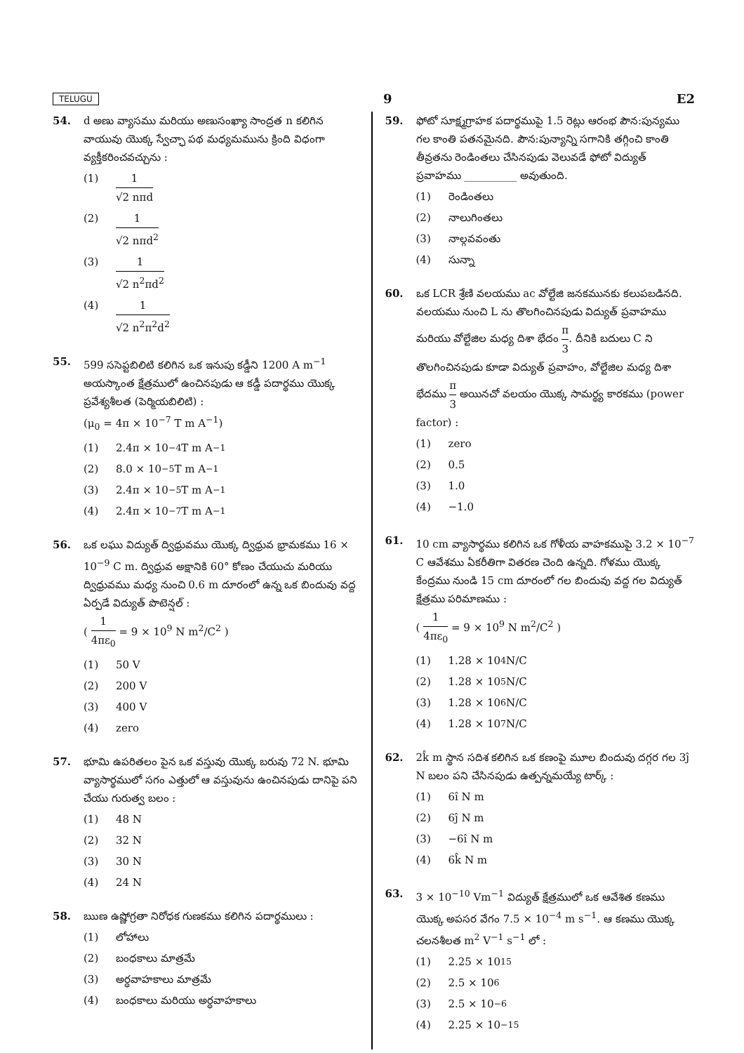TELUGU 9 E2
54. d అణు వ్యాసము మరియు అణుసంఖ్యా సాంద్రత n కలిగిన వాయువు యొక్క స్వేచ్ఛా పథ మధ్యమమును క్రింది విధంగా వ్యక్తీకరించవచ్చును :
(1) 1 √2 nπd
(2) 1 √2 nπd<sup>2</sup>
(3) 1 √2 n<sup>2</sup>πd<sup>2</sup>
(4) 1 √2 n<sup>2</sup>π<sup>2</sup>d<sup>2</sup>
55. 599 ససెప్టబిలిటి కలిగిన ఒక ఇనుపు కడ్డీని 1200 A m<sup>−1</sup> అయస్కాంత క్షేత్రములో ఉంచినపుడు ఆ కడ్డీ పదార్థము యొక్క ప్రవేశ్యశీలత (పెర్మియబిలిటి) :
(μ<sub>0</sub> = 4π × 10<sup>−7</sup> T m A<sup>−1</sup>)
(1) 2.4π × 10<sup>−4</sup> T m A<sup>−1</sup>
(2) 8.0 × 10<sup>−5</sup> T m A<sup>−1</sup>
(3) 2.4π × 10<sup>−5</sup> T m A<sup>−1</sup>
(4) 2.4π × 10<sup>−7</sup> T m A<sup>−1</sup>
56. ఒక లఘు విద్యుత్ ద్విధ్రువము యొక్క ద్విధ్రువ భ్రామకము 16 × 10<sup>−9</sup> C m. ద్విధ్రువ అక్షానికి 60° కోణం చేయుచు మరియు ద్విధ్రువము మధ్య నుంచి 0.6 m దూరంలో ఉన్న ఒక బిందువు వద్ద ఏర్పడే విద్యుత్ పొటెన్షల్ :
( 1 4πε<sub>0</sub> = 9 × 10<sup>9</sup> N m<sup>2</sup>/C<sup>2</sup> )
(1) 50 V
(2) 200 V
(3) 400 V
(4) zero
57. భూమి ఉపరితలం పైన ఒక వస్తువు యొక్క బరువు 72 N. భూమి వ్యాసార్థములో సగం ఎత్తులో ఆ వస్తువును ఉంచినపుడు దానిపై పని చేయు గురుత్వ బలం :
(1) 48 N
(2) 32 N
(3) 30 N
(4) 24 N
58. ఋణ ఉష్ణోగ్రతా నిరోధక గుణకము కలిగిన పదార్థములు :
(1) లోహాలు
(2) బంధకాలు మాత్రమే
(3) అర్ధవాహకాలు మాత్రమే
(4) బంధకాలు మరియు అర్ధవాహకాలు
59. ఫోటో సూక్ష్మగ్రాహక పదార్థముపై 1.5 రెట్లు ఆరంభ పౌన:పున్యము గల కాంతి పతనమైనది. పౌన:పున్యాన్ని సగానికి తగ్గించి కాంతి తీవ్రతను రెండింతలు చేసినపుడు వెలువడే ఫోటో విద్యుత్ ప్రవాహము __________ అవుతుంది.
(1) రెండింతలు
(2) నాలుగింతలు
(3) నాల్గవవంతు
(4) సున్నా
60. ఒక LCR శ్రేణి వలయము ac వోల్టేజి జనకమునకు కలుపబడినది. వలయము నుంచి L ను తొలగించినపుడు విద్యుత్ ప్రవాహము మరియు వోల్టేజిల మధ్య దిశా భేదం π 3. దీనికి బదులు C ని తొలగించినపుడు కూడా విద్యుత్ ప్రవాహం, వోల్టేజిల మధ్య దిశా భేదము π 3 అయినచో వలయం యొక్క సామర్థ్య కారకము (power factor) :
(1) zero
(2) 0.5
(3) 1.0
(4) −1.0
61. 10 cm వ్యాసార్థము కలిగిన ఒక గోళీయ వాహకముపై 3.2 × 10<sup>−7</sup> C ఆవేశము ఏకరీతిగా వితరణ చెంది ఉన్నది. గోళము యొక్క కేంద్రము నుండి 15 cm దూరంలో గల బిందువు వద్ద గల విద్యుత్ క్షేత్రము పరిమాణము :
( 1 4πε<sub>0</sub> = 9 × 10<sup>9</sup> N m<sup>2</sup>/C<sup>2</sup> )
(1) 1.28 × 10<sup>4</sup> N/C
(2) 1.28 × 10<sup>5</sup> N/C
(3) 1.28 × 10<sup>6</sup> N/C
(4) 1.28 × 10<sup>7</sup> N/C
62. 2k̂ m స్థాన సదిశ కలిగిన ఒక కణంపై మూల బిందువు దగ్గర గల 3ĵ N బలం పని చేసినపుడు ఉత్పన్నమయ్యే టార్క్ :
(1) 6î N m
(2) 6ĵ N m
(3) −6î N m
(4) 6k̂ N m
63. 3 × 10<sup>−10</sup> Vm<sup>−1</sup> విద్యుత్ క్షేత్రములో ఒక ఆవేశిత కణము యొక్క అపసర వేగం 7.5 × 10<sup>−4</sup> m s<sup>−1</sup>. ఆ కణము యొక్క చలనశీలత m<sup>2</sup> V<sup>−1</sup> s<sup>−1</sup> లో :
(1) 2.25 × 10<sup>15</sup>
(2) 2.5 × 10<sup>6</sup>
(3) 2.5 × 10<sup>−6</sup>
(4) 2.25 × 10<sup>−15</sup>